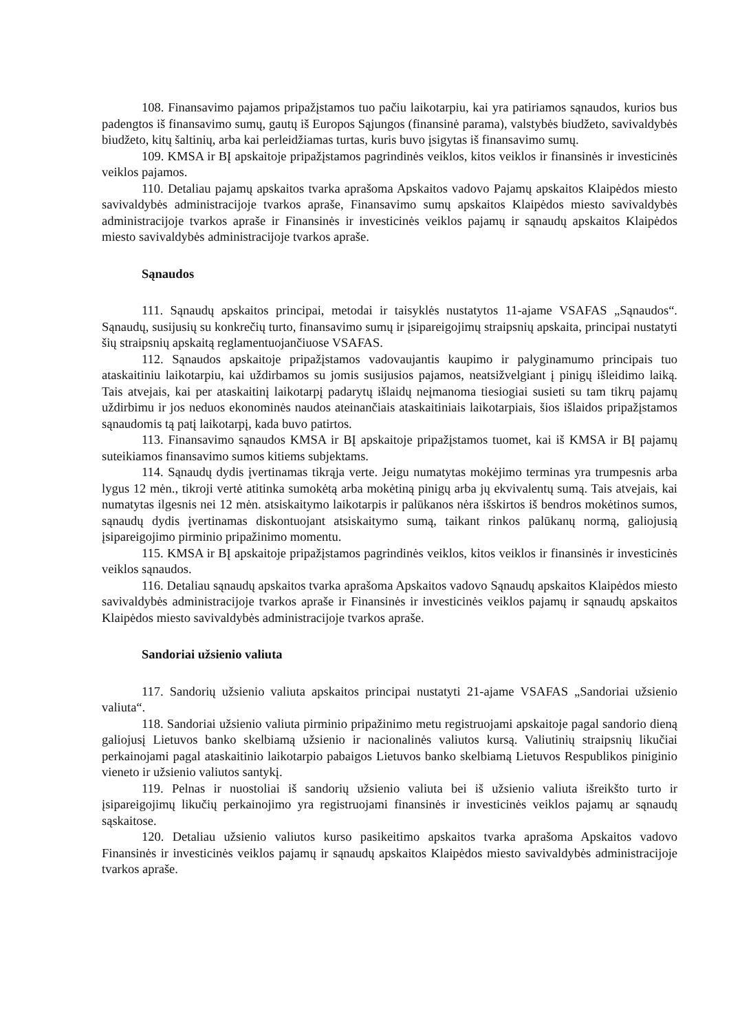108. Finansavimo pajamos pripažįstamos tuo pačiu laikotarpiu, kai yra patiriamos sąnaudos, kurios bus padengtos iš finansavimo sumų, gautų iš Europos Sąjungos (finansinė parama), valstybės biudžeto, savivaldybės biudžeto, kitų šaltinių, arba kai perleidžiamas turtas, kuris buvo įsigytas iš finansavimo sumų.
109. KMSA ir BĮ apskaitoje pripažįstamos pagrindinės veiklos, kitos veiklos ir finansinės ir investicinės veiklos pajamos.
110. Detaliau pajamų apskaitos tvarka aprašoma Apskaitos vadovo Pajamų apskaitos Klaipėdos miesto savivaldybės administracijoje tvarkos apraše, Finansavimo sumų apskaitos Klaipėdos miesto savivaldybės administracijoje tvarkos apraše ir Finansinės ir investicinės veiklos pajamų ir sąnaudų apskaitos Klaipėdos miesto savivaldybės administracijoje tvarkos apraše.
Sąnaudos
111. Sąnaudų apskaitos principai, metodai ir taisyklės nustatytos 11-ajame VSAFAS „Sąnaudos“. Sąnaudų, susijusių su konkrečių turto, finansavimo sumų ir įsipareigojimų straipsnių apskaita, principai nustatyti šių straipsnių apskaitą reglamentuojančiuose VSAFAS.
112. Sąnaudos apskaitoje pripažįstamos vadovaujantis kaupimo ir palyginamumo principais tuo ataskaitiniu laikotarpiu, kai uždirbamos su jomis susijusios pajamos, neatsižvelgiant į pinigų išleidimo laiką. Tais atvejais, kai per ataskaitinį laikotarpį padarytų išlaidų neįmanoma tiesiogiai susieti su tam tikrų pajamų uždirbimu ir jos neduos ekonominės naudos ateinančiais ataskaitiniais laikotarpiais, šios išlaidos pripažįstamos sąnaudomis tą patį laikotarpį, kada buvo patirtos.
113. Finansavimo sąnaudos KMSA ir BĮ apskaitoje pripažįstamos tuomet, kai iš KMSA ir BĮ pajamų suteikiamos finansavimo sumos kitiems subjektams.
114. Sąnaudų dydis įvertinamas tikrąja verte. Jeigu numatytas mokėjimo terminas yra trumpesnis arba lygus 12 mėn., tikroji vertė atitinka sumokėtą arba mokėtiną pinigų arba jų ekvivalentų sumą. Tais atvejais, kai numatytas ilgesnis nei 12 mėn. atsiskaitymo laikotarpis ir palūkanos nėra išskirtos iš bendros mokėtinos sumos, sąnaudų dydis įvertinamas diskontuojant atsiskaitymo sumą, taikant rinkos palūkanų normą, galiojusią įsipareigojimo pirminio pripažinimo momentu.
115. KMSA ir BĮ apskaitoje pripažįstamos pagrindinės veiklos, kitos veiklos ir finansinės ir investicinės veiklos sąnaudos.
116. Detaliau sąnaudų apskaitos tvarka aprašoma Apskaitos vadovo Sąnaudų apskaitos Klaipėdos miesto savivaldybės administracijoje tvarkos apraše ir Finansinės ir investicinės veiklos pajamų ir sąnaudų apskaitos Klaipėdos miesto savivaldybės administracijoje tvarkos apraše.
Sandoriai užsienio valiuta
117. Sandorių užsienio valiuta apskaitos principai nustatyti 21-ajame VSAFAS „Sandoriai užsienio valiuta“.
118. Sandoriai užsienio valiuta pirminio pripažinimo metu registruojami apskaitoje pagal sandorio dieną galiojusį Lietuvos banko skelbiamą užsienio ir nacionalinės valiutos kursą. Valiutinių straipsnių likučiai perkainojami pagal ataskaitinio laikotarpio pabaigos Lietuvos banko skelbiamą Lietuvos Respublikos piniginio vieneto ir užsienio valiutos santykį.
119. Pelnas ir nuostoliai iš sandorių užsienio valiuta bei iš užsienio valiuta išreikšto turto ir įsipareigojimų likučių perkainojimo yra registruojami finansinės ir investicinės veiklos pajamų ar sąnaudų sąskaitose.
120. Detaliau užsienio valiutos kurso pasikeitimo apskaitos tvarka aprašoma Apskaitos vadovo Finansinės ir investicinės veiklos pajamų ir sąnaudų apskaitos Klaipėdos miesto savivaldybės administracijoje tvarkos apraše.